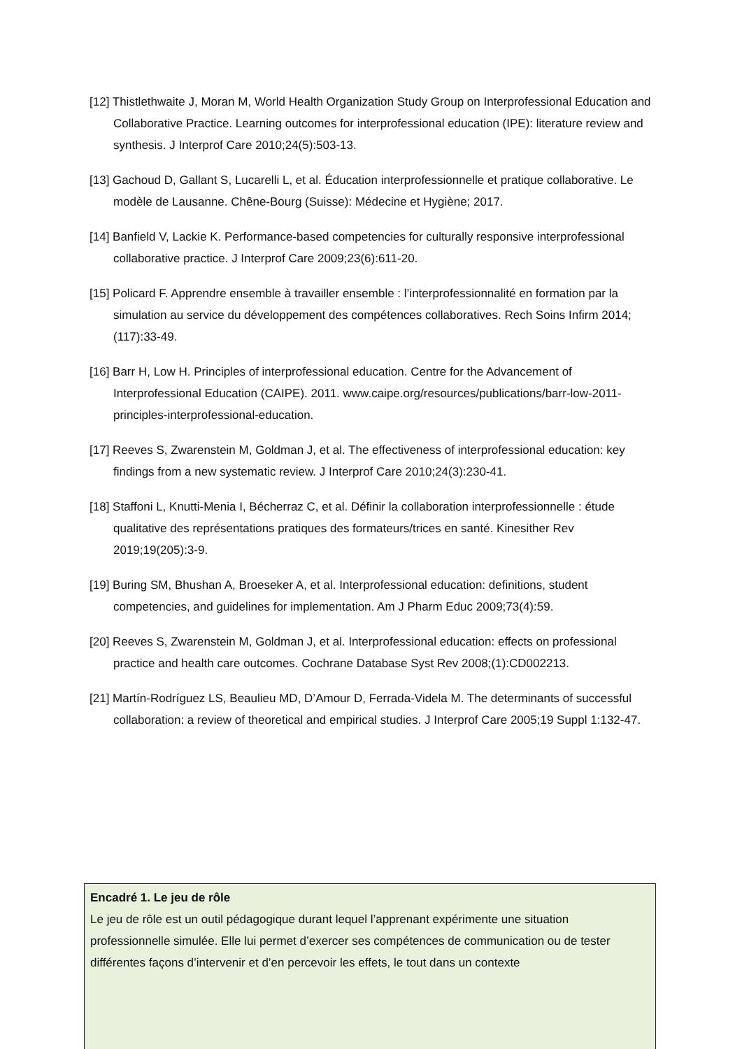[12] Thistlethwaite J, Moran M, World Health Organization Study Group on Interprofessional Education and Collaborative Practice. Learning outcomes for interprofessional education (IPE): literature review and synthesis. J Interprof Care 2010;24(5):503‑13.
[13] Gachoud D, Gallant S, Lucarelli L, et al. Éducation interprofessionnelle et pratique collaborative. Le modèle de Lausanne. Chêne-Bourg (Suisse): Médecine et Hygiène; 2017.
[14] Banfield V, Lackie K. Performance-based competencies for culturally responsive interprofessional collaborative practice. J Interprof Care 2009;23(6):611‑20.
[15] Policard F. Apprendre ensemble à travailler ensemble : l’interprofessionnalité en formation par la simulation au service du développement des compétences collaboratives. Rech Soins Infirm 2014;(117):33‑49.
[16] Barr H, Low H. Principles of interprofessional education. Centre for the Advancement of Interprofessional Education (CAIPE). 2011. www.caipe.org/resources/publications/barr-low-2011-principles-interprofessional-education.
[17] Reeves S, Zwarenstein M, Goldman J, et al. The effectiveness of interprofessional education: key findings from a new systematic review. J Interprof Care 2010;24(3):230‑41.
[18] Staffoni L, Knutti-Menia I, Bécherraz C, et al. Définir la collaboration interprofessionnelle : étude qualitative des représentations pratiques des formateurs/trices en santé. Kinesither Rev 2019;19(205):3‑9.
[19] Buring SM, Bhushan A, Broeseker A, et al. Interprofessional education: definitions, student competencies, and guidelines for implementation. Am J Pharm Educ 2009;73(4):59.
[20] Reeves S, Zwarenstein M, Goldman J, et al. Interprofessional education: effects on professional practice and health care outcomes. Cochrane Database Syst Rev 2008;(1):CD002213.
[21] Martín-Rodríguez LS, Beaulieu MD, D’Amour D, Ferrada-Videla M. The determinants of successful collaboration: a review of theoretical and empirical studies. J Interprof Care 2005;19 Suppl 1:132‑47.
Encadré 1. Le jeu de rôle
Le jeu de rôle est un outil pédagogique durant lequel l’apprenant expérimente une situation professionnelle simulée. Elle lui permet d’exercer ses compétences de communication ou de tester différentes façons d’intervenir et d’en percevoir les effets, le tout dans un contexte